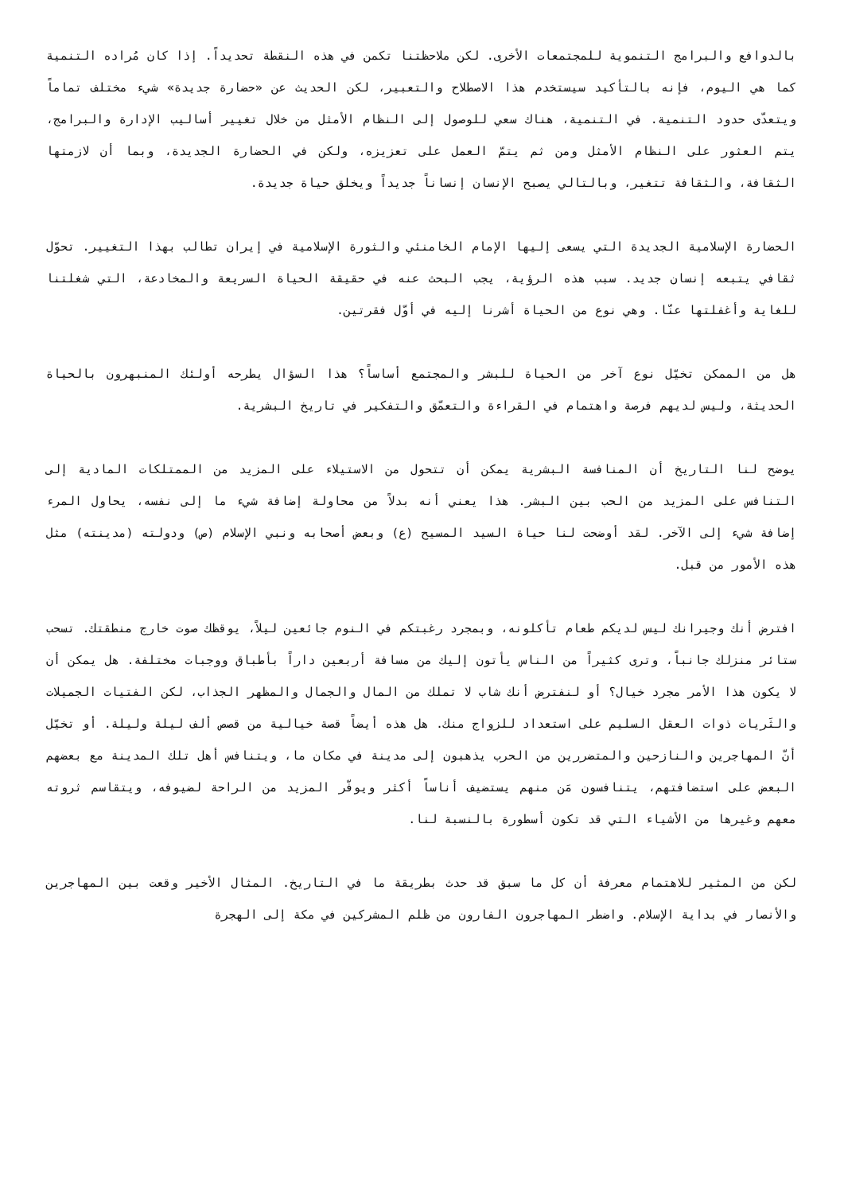بالدوافع والبرامج التنموية للمجتمعات الأخرى. لكن ملاحظتنا تكمن في هذه النقطة تحديداً. إذا كان مُراده التنمية كما هي اليوم، فإنه بالتأكيد سيستخدم هذا الاصطلاح والتعبير، لكن الحديث عن «حضارة جديدة» شيء مختلف تماماً ويتعدّى حدود التنمية. في التنمية، هناك سعي للوصول إلى النظام الأمثل من خلال تغيير أساليب الإدارة والبرامج، يتم العثور على النظام الأمثل ومن ثم يتمّ العمل على تعزيزه، ولكن في الحضارة الجديدة، وبما أن لازمتها الثقافة، والثقافة تتغير، وبالتالي يصبح الإنسان إنساناً جديداً ويخلق حياة جديدة.
الحضارة الإسلامية الجديدة التي يسعى إليها الإمام الخامنئي والثورة الإسلامية في إيران تطالب بهذا التغيير. تحوّل ثقافي يتبعه إنسان جديد. سبب هذه الرؤية، يجب البحث عنه في حقيقة الحياة السريعة والمخادعة، التي شغلتنا للغاية وأغفلتها عنّا. وهي نوع من الحياة أشرنا إليه في أوّل فقرتين.
هل من الممكن تخيّل نوع آخر من الحياة للبشر والمجتمع أساساً؟ هذا السؤال يطرحه أولئك المنبهرون بالحياة الحديثة، وليس لديهم فرصة واهتمام في القراءة والتعمّق والتفكير في تاريخ البشرية.
يوضح لنا التاريخ أن المنافسة البشرية يمكن أن تتحول من الاستيلاء على المزيد من الممتلكات المادية إلى التنافس على المزيد من الحب بين البشر. هذا يعني أنه بدلاً من محاولة إضافة شيء ما إلى نفسه، يحاول المرء إضافة شيء إلى الآخر. لقد أوضحت لنا حياة السيد المسيح (ع) وبعض أصحابه ونبي الإسلام (ص) ودولته (مدينته) مثل هذه الأمور من قبل.
افترض أنك وجيرانك ليس لديكم طعام تأكلونه، وبمجرد رغبتكم في النوم جائعين ليلاً، يوقظك صوت خارج منطقتك. تسحب ستائر منزلك جانباً، وترى كثيراً من الناس يأتون إليك من مسافة أربعين داراً بأطباق ووجبات مختلفة. هل يمكن أن لا يكون هذا الأمر مجرد خيال؟ أو لنفترض أنك شاب لا تملك من المال والجمال والمظهر الجذاب، لكن الفتيات الجميلات والثَريات ذوات العقل السليم على استعداد للزواج منك. هل هذه أيضاً قصة خيالية من قصص ألف ليلة وليلة. أو تخيّل أنّ المهاجرين والنازحين والمتضررين من الحرب يذهبون إلى مدينة في مكان ما، ويتنافس أهل تلك المدينة مع بعضهم البعض على استضافتهم، يتنافسون مَن منهم يستضيف أناساً أكثر ويوفّر المزيد من الراحة لضيوفه، ويتقاسم ثروته معهم وغيرها من الأشياء التي قد تكون أسطورة بالنسبة لنا.
لكن من المثير للاهتمام معرفة أن كل ما سبق قد حدث بطريقة ما في التاريخ. المثال الأخير وقعت بين المهاجرين والأنصار في بداية الإسلام. واضطر المهاجرون الفارون من ظلم المشركين في مكة إلى الهجرة